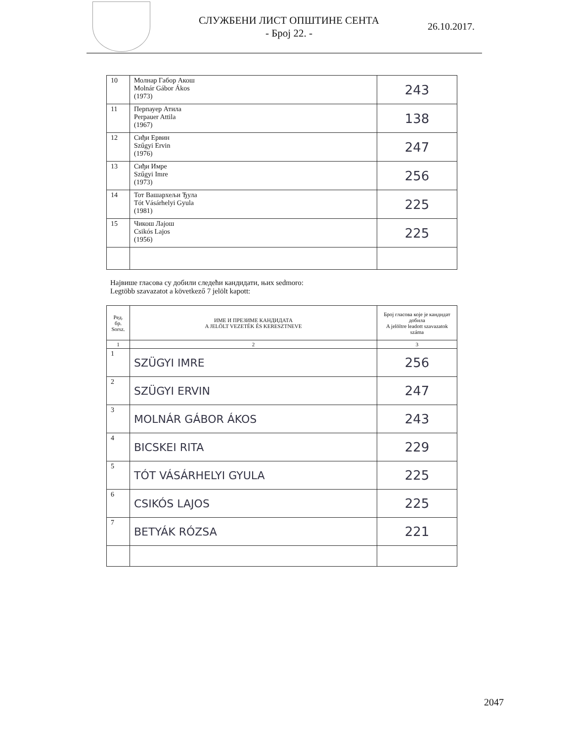СЛУЖБЕНИ ЛИСТ ОПШТИНЕ СЕНТА
- Број 22. -
26.10.2017.
| 10 | Молнар Габор Акош Molnár Gábor Ákos (1973) | 243 |
| 11 | Перпауер Атила Perpauer Attila (1967) | 138 |
| 12 | Сиђи Ервин Szűgyi Ervin (1976) | 247 |
| 13 | Сиђи Имре Szűgyi Imre (1973) | 256 |
| 14 | Тот Вашархељи Ђула Tót Vásárhelyi Gyula (1981) | 225 |
| 15 | Чикош Лајош Csikós Lajos (1956) | 225 |
Највише гласова су добили следећи кандидати, њих sedmoro:
Legtöbb szavazatot a következő 7 jelölt kapott:
| Ред. бр. Sorsz. | ИМЕ И ПРЕЗИМЕ КАНДИДАТА A JELÖLT VEZETÉK ÉS KERESZTNEVE | Број гласова које је кандидат добила A jelöltre leadott szavazatok száma |
| --- | --- | --- |
| 1 | 2 | 3 |
| 1 | SZÜGYI IMRE | 256 |
| 2 | SZÜGYI ERVIN | 247 |
| 3 | MOLNÁR GÁBOR ÁKOS | 243 |
| 4 | BICSKEI RITA | 229 |
| 5 | TÓT VÁSÁRHELYI GYULA | 225 |
| 6 | CSIKÓS LAJOS | 225 |
| 7 | BETYÁK RÓZSA | 221 |
2047